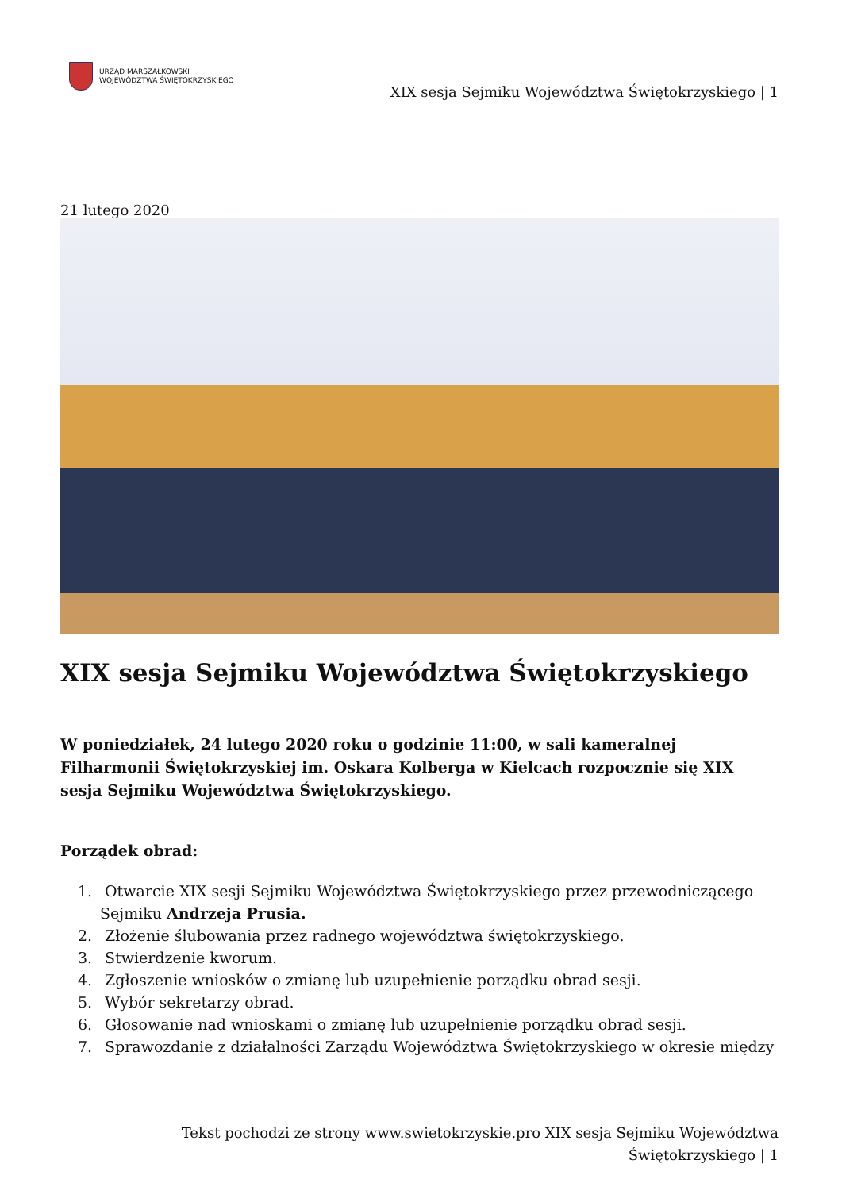URZĄD MARSZAŁKOWSKI
WOJEWÓDZTWA ŚWIĘTOKRZYSKIEGO
XIX sesja Sejmiku Województwa Świętokrzyskiego | 1
21 lutego 2020
XIX sesja Sejmiku Województwa Świętokrzyskiego
W poniedziałek, 24 lutego 2020 roku o godzinie 11:00, w sali kameralnej Filharmonii Świętokrzyskiej im. Oskara Kolberga w Kielcach rozpocznie się XIX sesja Sejmiku Województwa Świętokrzyskiego.
Porządek obrad:
1. Otwarcie XIX sesji Sejmiku Województwa Świętokrzyskiego przez przewodniczącego Sejmiku Andrzeja Prusia.
2. Złożenie ślubowania przez radnego województwa świętokrzyskiego.
3. Stwierdzenie kworum.
4. Zgłoszenie wniosków o zmianę lub uzupełnienie porządku obrad sesji.
5. Wybór sekretarzy obrad.
6. Głosowanie nad wnioskami o zmianę lub uzupełnienie porządku obrad sesji.
7. Sprawozdanie z działalności Zarządu Województwa Świętokrzyskiego w okresie między
Tekst pochodzi ze strony www.swietokrzyskie.pro XIX sesja Sejmiku Województwa Świętokrzyskiego | 1